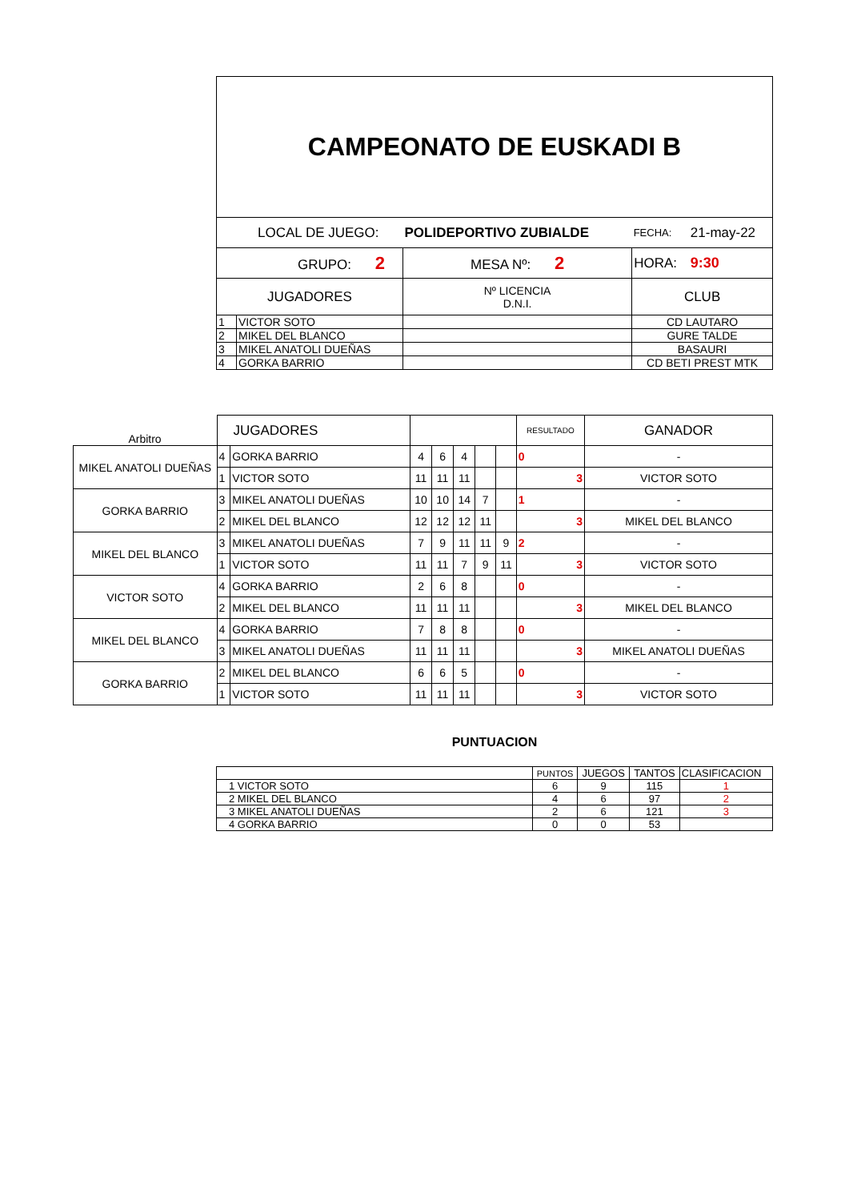| CAMPEONATO DE EUSKADI B | | | | | |
| LOCAL DE JUEGO: | | POLIDEPORTIVO ZUBIALDE | | FECHA: | 21-may-22 |
| GRUPO: 2 | | MESA Nº: 2 | | HORA: | 9:30 |
| JUGADORES | | Nº LICENCIA D.N.I. | CLUB | | |
| 1 | VICTOR SOTO | | CD LAUTARO | | |
| 2 | MIKEL DEL BLANCO | | GURE TALDE | | |
| 3 | MIKEL ANATOLI DUEÑAS | | BASAURI | | |
| 4 | GORKA BARRIO | | CD BETI PREST MTK | | |
| Arbitro | JUGADORES | | | | | | | RESULTADO | GANADOR |
| MIKEL ANATOLI DUEÑAS | 4 | GORKA BARRIO | 4 | 6 | 4 | | | 0 | - |
| | 1 | VICTOR SOTO | 11 | 11 | 11 | | | 3 | VICTOR SOTO |
| GORKA BARRIO | 3 | MIKEL ANATOLI DUEÑAS | 10 | 10 | 14 | 7 | | 1 | - |
| | 2 | MIKEL DEL BLANCO | 12 | 12 | 12 | 11 | | 3 | MIKEL DEL BLANCO |
| MIKEL DEL BLANCO | 3 | MIKEL ANATOLI DUEÑAS | 7 | 9 | 11 | 11 | 9 | 2 | - |
| | 1 | VICTOR SOTO | 11 | 11 | 7 | 9 | 11 | 3 | VICTOR SOTO |
| VICTOR SOTO | 4 | GORKA BARRIO | 2 | 6 | 8 | | | 0 | - |
| | 2 | MIKEL DEL BLANCO | 11 | 11 | 11 | | | 3 | MIKEL DEL BLANCO |
| MIKEL DEL BLANCO | 4 | GORKA BARRIO | 7 | 8 | 8 | | | 0 | - |
| | 3 | MIKEL ANATOLI DUEÑAS | 11 | 11 | 11 | | | 3 | MIKEL ANATOLI DUEÑAS |
| GORKA BARRIO | 2 | MIKEL DEL BLANCO | 6 | 6 | 5 | | | 0 | - |
| | 1 | VICTOR SOTO | 11 | 11 | 11 | | | 3 | VICTOR SOTO |
PUNTUACION
| | PUNTOS | JUEGOS | TANTOS | CLASIFICACION |
| 1 VICTOR SOTO | 6 | 9 | 115 | 1 |
| 2 MIKEL DEL BLANCO | 4 | 6 | 97 | 2 |
| 3 MIKEL ANATOLI DUEÑAS | 2 | 6 | 121 | 3 |
| 4 GORKA BARRIO | 0 | 0 | 53 | |